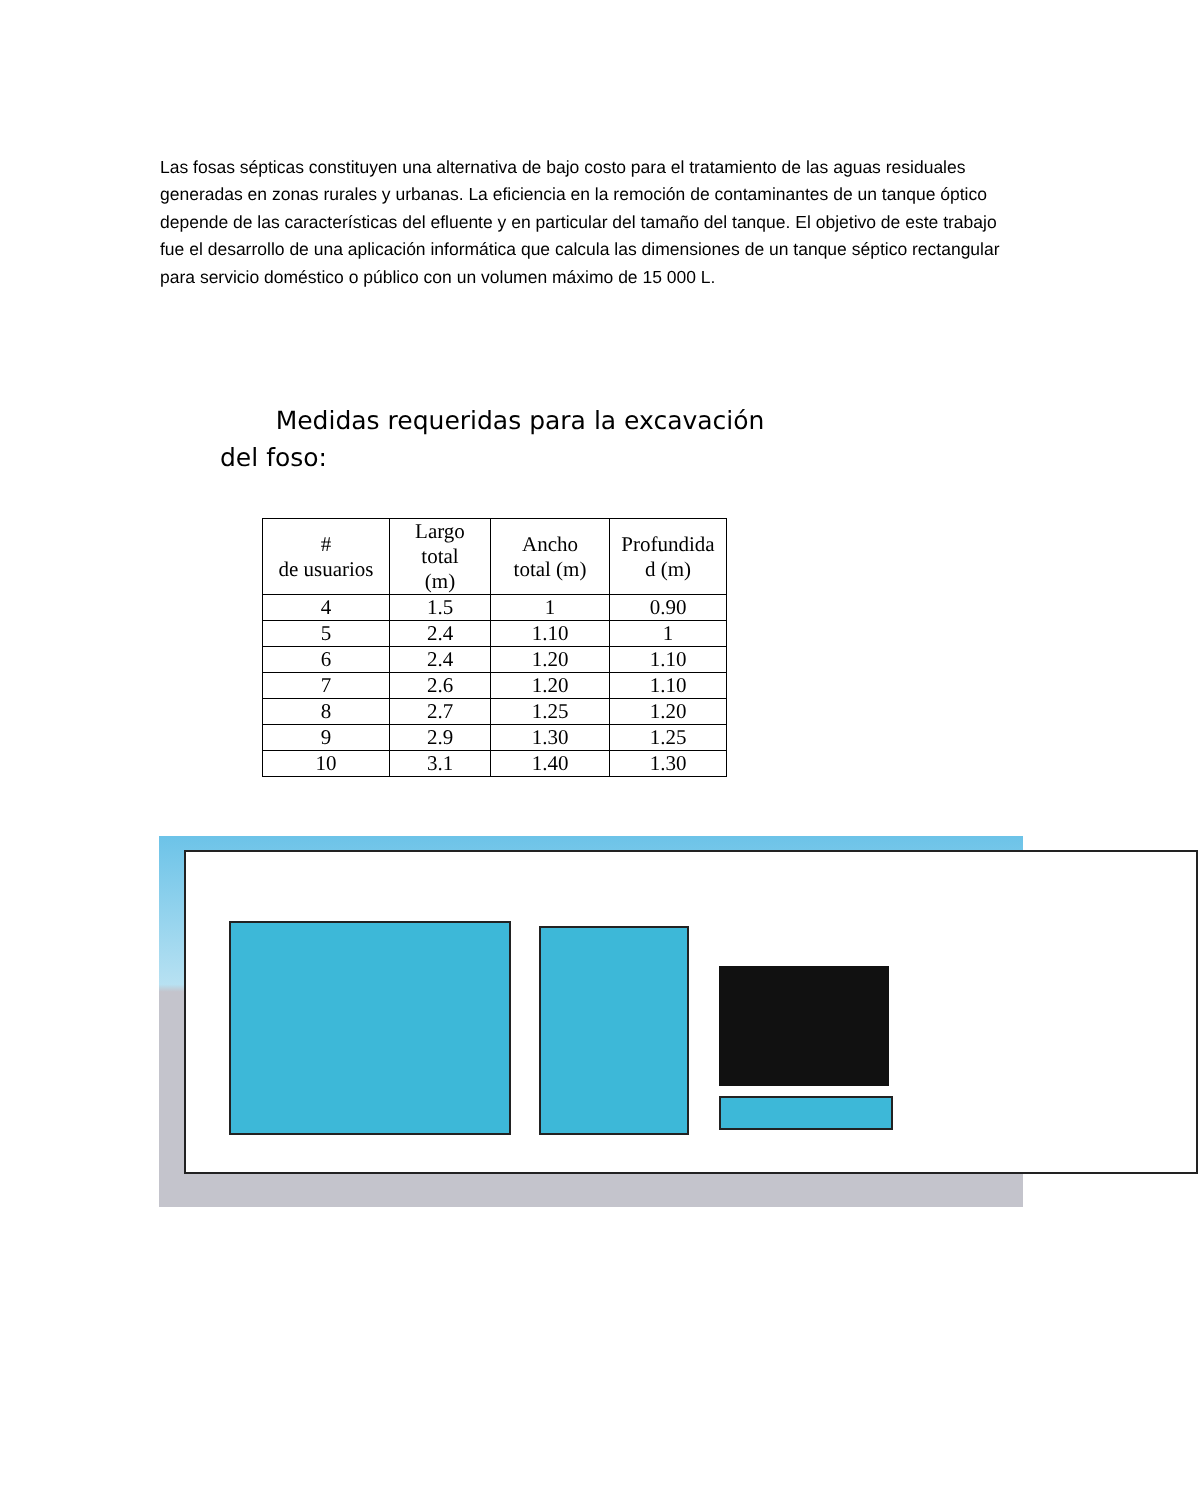Las fosas sépticas constituyen una alternativa de bajo costo para el tratamiento de las aguas residuales generadas en zonas rurales y urbanas. La eficiencia en la remoción de contaminantes de un tanque óptico depende de las características del efluente y en particular del tamaño del tanque. El objetivo de este trabajo fue el desarrollo de una aplicación informática que calcula las dimensiones de un tanque séptico rectangular para servicio doméstico o público con un volumen máximo de 15 000 L.
Medidas requeridas para la excavación
del foso:
| # de usuarios | Largo total (m) | Ancho total (m) | Profundida d (m) |
| --- | --- | --- | --- |
| 4 | 1.5 | 1 | 0.90 |
| 5 | 2.4 | 1.10 | 1 |
| 6 | 2.4 | 1.20 | 1.10 |
| 7 | 2.6 | 1.20 | 1.10 |
| 8 | 2.7 | 1.25 | 1.20 |
| 9 | 2.9 | 1.30 | 1.25 |
| 10 | 3.1 | 1.40 | 1.30 |